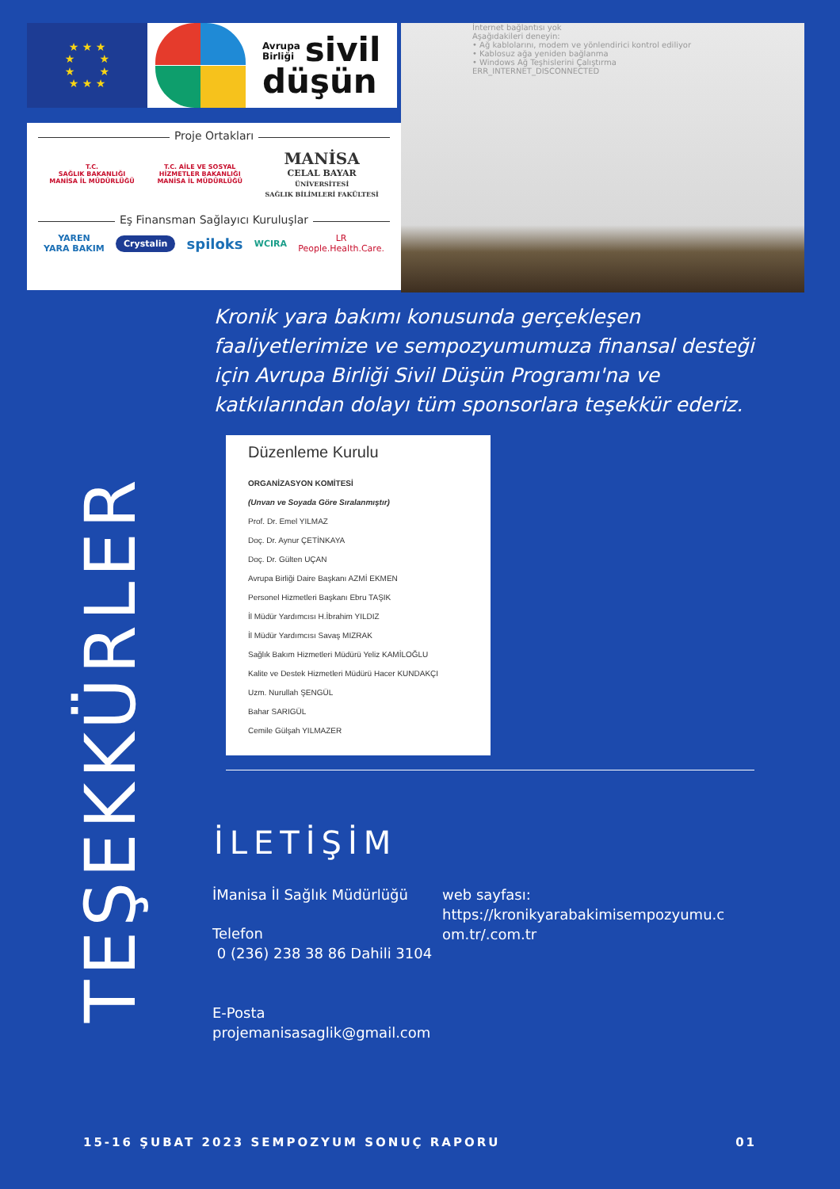★ ★ ★
★ ★
★ ★
★ ★ ★
Avrupa
Birliği sivil
düşün
Proje Ortakları
T.C.
SAĞLIK BAKANLIĞI
MANİSA İL MÜDÜRLÜĞÜ
T.C. AİLE VE SOSYAL
HİZMETLER BAKANLIĞI
MANİSA İL MÜDÜRLÜĞÜ
MANİSA
CELAL BAYAR
ÜNİVERSİTESİ
SAĞLIK BİLİMLERİ FAKÜLTESİ
Eş Finansman Sağlayıcı Kuruluşlar
YAREN
YARA BAKIM
Crystalin
spiloks
WCIRA
LR
People.Health.Care.
İnternet bağlantısı yok
Aşağıdakileri deneyin:
• Ağ kablolarını, modem ve yönlendirici kontrol ediliyor
• Kablosuz ağa yeniden bağlanma
• Windows Ağ Teşhislerini Çalıştırma
ERR_INTERNET_DISCONNECTED
Kronik yara bakımı konusunda gerçekleşen faaliyetlerimize ve sempozyumumuza finansal desteği için Avrupa Birliği Sivil Düşün Programı'na ve katkılarından dolayı tüm sponsorlara teşekkür ederiz.
TEŞEKKÜRLER
Düzenleme Kurulu
ORGANİZASYON KOMİTESİ
(Unvan ve Soyada Göre Sıralanmıştır)
Prof. Dr. Emel YILMAZ
Doç. Dr. Aynur ÇETİNKAYA
Doç. Dr. Gülten UÇAN
Avrupa Birliği Daire Başkanı AZMİ EKMEN
Personel Hizmetleri Başkanı Ebru TAŞIK
İl Müdür Yardımcısı H.İbrahim YILDIZ
İl Müdür Yardımcısı Savaş MIZRAK
Sağlık Bakım Hizmetleri Müdürü Yeliz KAMİLOĞLU
Kalite ve Destek Hizmetleri Müdürü Hacer KUNDAKÇI
Uzm. Nurullah ŞENGÜL
Bahar SARIGÜL
Cemile Gülşah YILMAZER
İLETİŞİM
İManisa İl Sağlık Müdürlüğü
Telefon
0 (236) 238 38 86 Dahili 3104
E-Posta
projemanisasaglik@gmail.com
web sayfası:
https://kronikyarabakimisempozyumu.c
om.tr/.com.tr
15-16 ŞUBAT 2023 SEMPOZYUM SONUÇ RAPORU 01